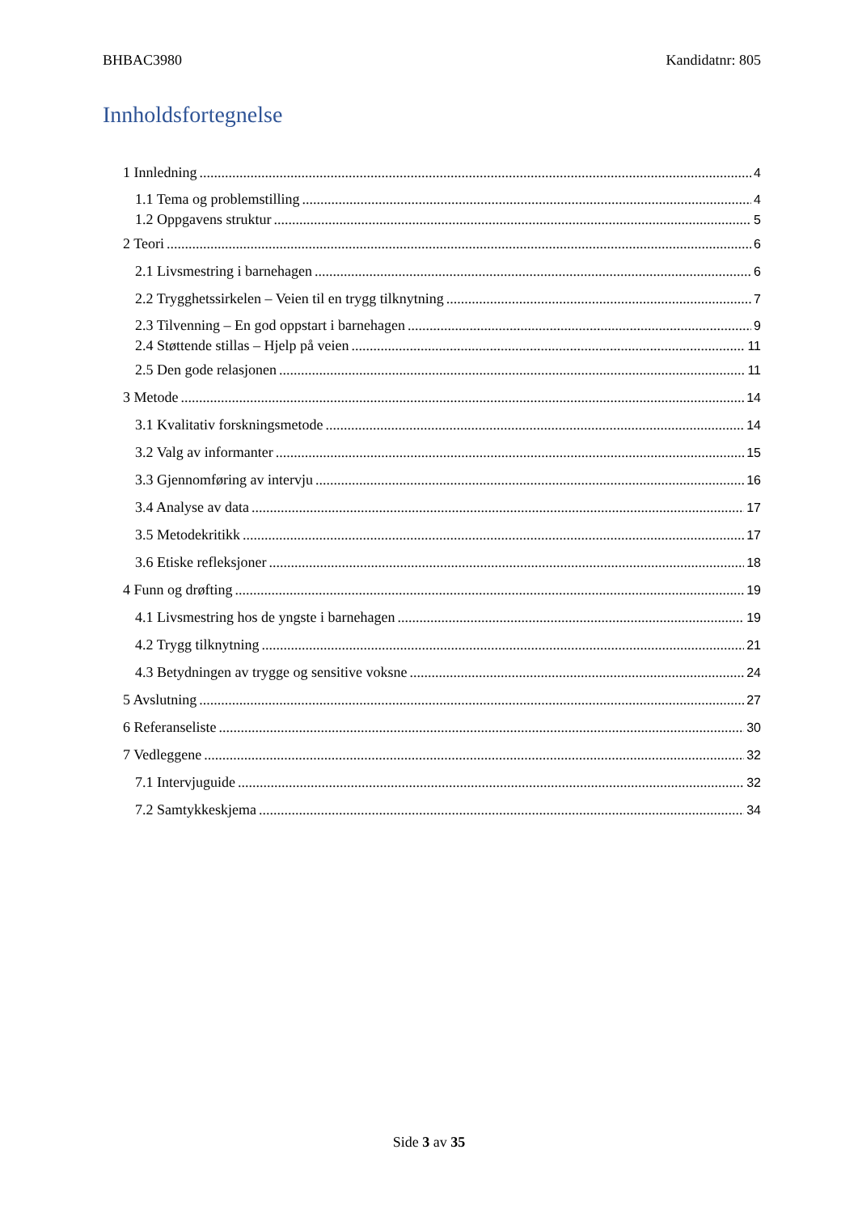BHBAC3980 Kandidatnr: 805
Innholdsfortegnelse
1 Innledning 4
1.1 Tema og problemstilling 4
1.2 Oppgavens struktur 5
2 Teori 6
2.1 Livsmestring i barnehagen 6
2.2 Trygghetssirkelen – Veien til en trygg tilknytning 7
2.3 Tilvenning – En god oppstart i barnehagen 9
2.4 Støttende stillas – Hjelp på veien 11
2.5 Den gode relasjonen 11
3 Metode 14
3.1 Kvalitativ forskningsmetode 14
3.2 Valg av informanter 15
3.3 Gjennomføring av intervju 16
3.4 Analyse av data 17
3.5 Metodekritikk 17
3.6 Etiske refleksjoner 18
4 Funn og drøfting 19
4.1 Livsmestring hos de yngste i barnehagen 19
4.2 Trygg tilknytning 21
4.3 Betydningen av trygge og sensitive voksne 24
5 Avslutning 27
6 Referanseliste 30
7 Vedleggene 32
7.1 Intervjuguide 32
7.2 Samtykkeskjema 34
Side 3 av 35